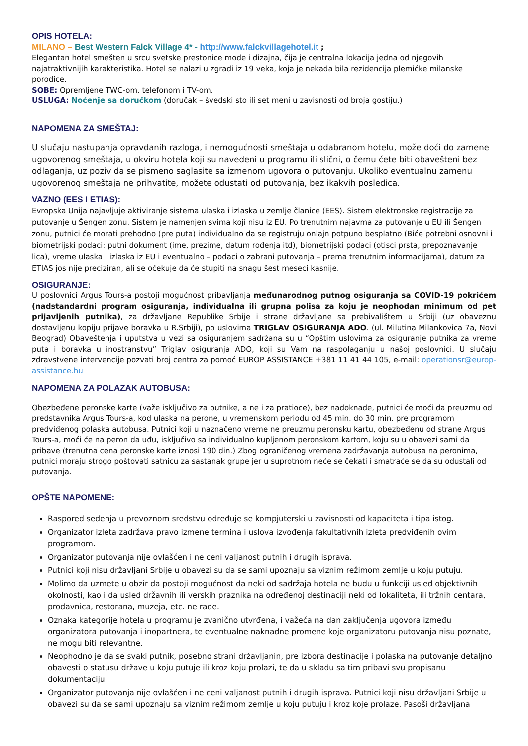OPIS HOTELA:
MILANO – Best Western Falck Village 4* - http://www.falckvillagehotel.it ;
Elegantan hotel smešten u srcu svetske prestonice mode i dizajna, čija je centralna lokacija jedna od njegovih najatraktivnijih karakteristika. Hotel se nalazi u zgradi iz 19 veka, koja je nekada bila rezidencija plemićke milanske porodice.
SOBE: Opremljene TWC-om, telefonom i TV-om.
USLUGA: Noćenje sa doručkom (doručak – švedski sto ili set meni u zavisnosti od broja gostiju.)
NAPOMENA ZA SMEŠTAJ:
U slučaju nastupanja opravdanih razloga, i nemogućnosti smeštaja u odabranom hotelu, može doći do zamene ugovorenog smeštaja, u okviru hotela koji su navedeni u programu ili slični, o čemu ćete biti obavešteni bez odlaganja, uz poziv da se pismeno saglasite sa izmenom ugovora o putovanju. Ukoliko eventualnu zamenu ugovorenog smeštaja ne prihvatite, možete odustati od putovanja, bez ikakvih posledica.
VAZNO (EES I ETIAS):
Evropska Unija najavljuje aktiviranje sistema ulaska i izlaska u zemlje članice (EES). Sistem elektronske registracije za putovanje u Šengen zonu. Sistem je namenjen svima koji nisu iz EU. Po trenutnim najavma za putovanje u EU ili Šengen zonu, putnici će morati prehodno (pre puta) individualno da se registruju onlajn potpuno besplatno (Biće potrebni osnovni i biometrijski podaci: putni dokument (ime, prezime, datum rođenja itd), biometrijski podaci (otisci prsta, prepoznavanje lica), vreme ulaska i izlaska iz EU i eventualno – podaci o zabrani putovanja – prema trenutnim informacijama), datum za ETIAS jos nije preciziran, ali se očekuje da će stupiti na snagu šest meseci kasnije.
OSIGURANJE:
U poslovnici Argus Tours-a postoji mogućnost pribavljanja međunarodnog putnog osiguranja sa COVID-19 pokrićem (nadstandardni program osiguranja, individualna ili grupna polisa za koju je neophodan minimum od pet prijavljenih putnika), za državljane Republike Srbije i strane državljane sa prebivalištem u Srbiji (uz obaveznu dostavljenu kopiju prijave boravka u R.Srbiji), po uslovima TRIGLAV OSIGURANJA ADO. (ul. Milutina Milankovica 7a, Novi Beograd) Obaveštenja i uputstva u vezi sa osiguranjem sadržana su u “Opštim uslovima za osiguranje putnika za vreme puta i boravka u inostranstvu” Triglav osiguranja ADO, koji su Vam na raspolaganju u našoj poslovnici. U slučaju zdravstvene intervencije pozvati broj centra za pomoć EUROP ASSISTANCE +381 11 41 44 105, e-mail: operationsr@europ-assistance.hu
NAPOMENA ZA POLAZAK AUTOBUSA:
Obezbeđene peronske karte (važe isključivo za putnike, a ne i za pratioce), bez nadoknade, putnici će moći da preuzmu od predstavnika Argus Tours-a, kod ulaska na perone, u vremenskom periodu od 45 min. do 30 min. pre programom predviđenog polaska autobusa. Putnici koji u naznačeno vreme ne preuzmu peronsku kartu, obezbeđenu od strane Argus Tours-a, moći će na peron da uđu, isključivo sa individualno kupljenom peronskom kartom, koju su u obavezi sami da pribave (trenutna cena peronske karte iznosi 190 din.) Zbog ograničenog vremena zadržavanja autobusa na peronima, putnici moraju strogo poštovati satnicu za sastanak grupe jer u suprotnom neće se čekati i smatraće se da su odustali od putovanja.
OPŠTE NAPOMENE:
Raspored sedenja u prevoznom sredstvu određuje se kompjuterski u zavisnosti od kapaciteta i tipa istog.
Organizator izleta zadržava pravo izmene termina i uslova izvođenja fakultativnih izleta predviđenih ovim programom.
Organizator putovanja nije ovlašćen i ne ceni valjanost putnih i drugih isprava.
Putnici koji nisu državljani Srbije u obavezi su da se sami upoznaju sa viznim režimom zemlje u koju putuju.
Molimo da uzmete u obzir da postoji mogućnost da neki od sadržaja hotela ne budu u funkciji usled objektivnih okolnosti, kao i da usled državnih ili verskih praznika na određenoj destinaciji neki od lokaliteta, ili tržnih centara, prodavnica, restorana, muzeja, etc. ne rade.
Oznaka kategorije hotela u programu je zvanično utvrđena, i važeća na dan zaključenja ugovora između organizatora putovanja i inopartnera, te eventualne naknadne promene koje organizatoru putovanja nisu poznate, ne mogu biti relevantne.
Neophodno je da se svaki putnik, posebno strani državljanin, pre izbora destinacije i polaska na putovanje detaljno obavesti o statusu države u koju putuje ili kroz koju prolazi, te da u skladu sa tim pribavi svu propisanu dokumentaciju.
Organizator putovanja nije ovlašćen i ne ceni valjanost putnih i drugih isprava. Putnici koji nisu državljani Srbije u obavezi su da se sami upoznaju sa viznim režimom zemlje u koju putuju i kroz koje prolaze. Pasoši državljana